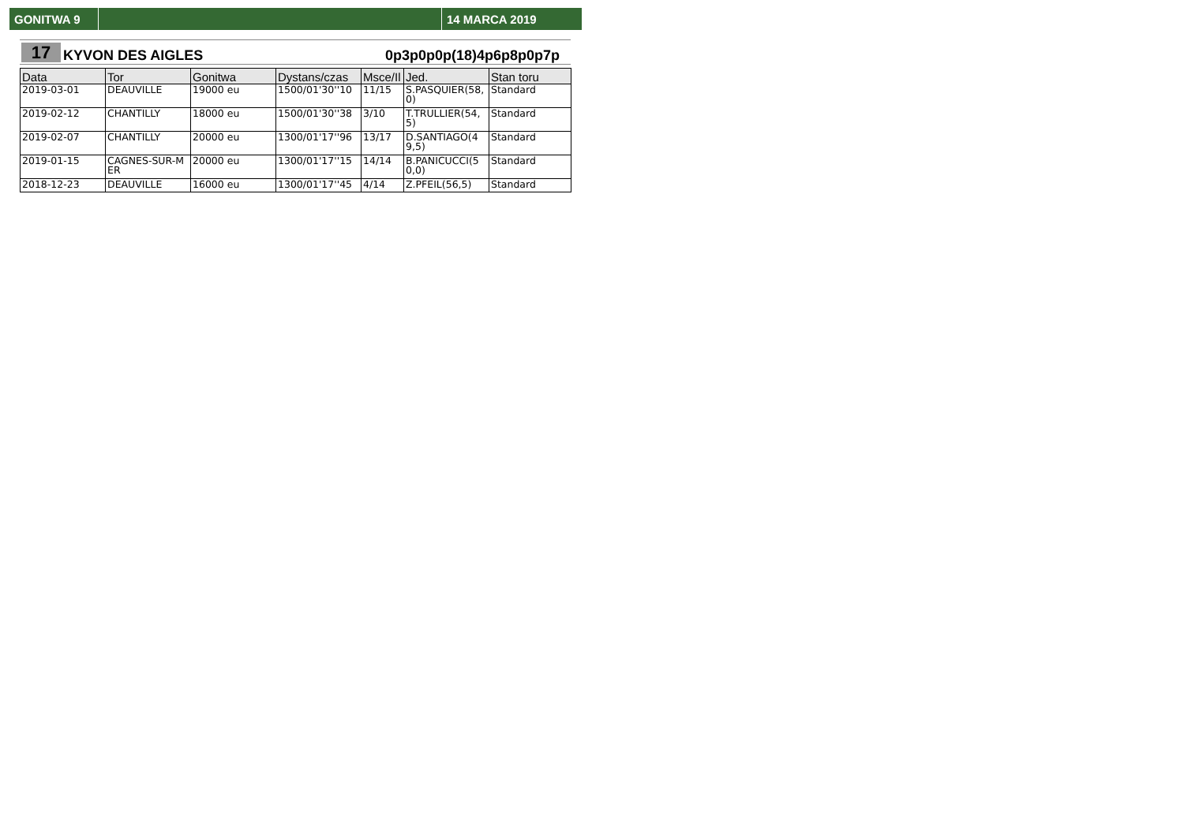GONITWA 9 14 MARCA 2019
17
KYVON DES AIGLES
0p3p0p0p(18)4p6p8p0p7p
| Data | Tor | Gonitwa | Dystans/czas | Msce/Il | Jed. | Stan toru |
| --- | --- | --- | --- | --- | --- | --- |
| 2019-03-01 | DEAUVILLE | 19000 eu | 1500/01'30''10 | 11/15 | S.PASQUIER(58,0) | Standard |
| 2019-02-12 | CHANTILLY | 18000 eu | 1500/01'30''38 | 3/10 | T.TRULLIER(54,5) | Standard |
| 2019-02-07 | CHANTILLY | 20000 eu | 1300/01'17''96 | 13/17 | D.SANTIAGO(49,5) | Standard |
| 2019-01-15 | CAGNES-SUR-MER | 20000 eu | 1300/01'17''15 | 14/14 | B.PANICUCCI(50,0) | Standard |
| 2018-12-23 | DEAUVILLE | 16000 eu | 1300/01'17''45 | 4/14 | Z.PFEIL(56,5) | Standard |